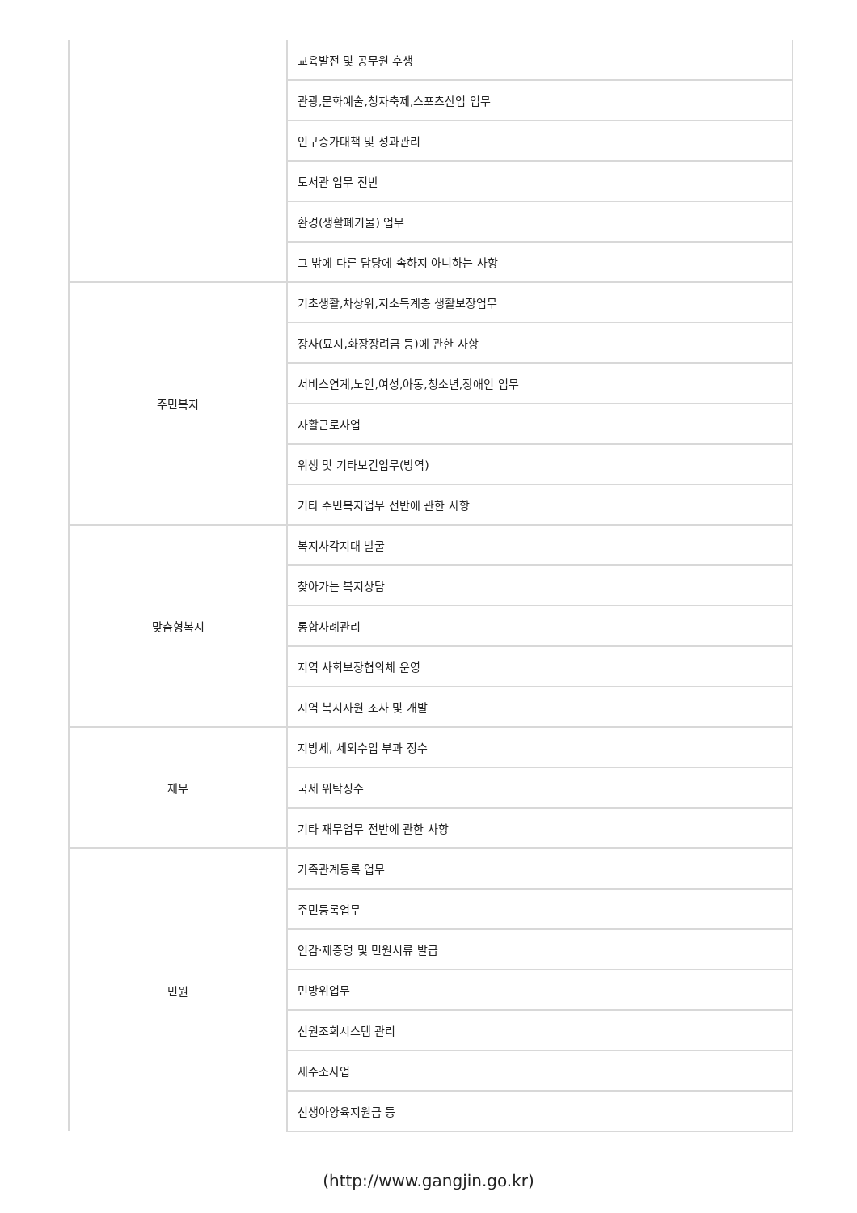| | 교육발전 및 공무원 후생 |
| | 관광,문화예술,청자축제,스포츠산업 업무 |
| | 인구증가대책 및 성과관리 |
| | 도서관 업무 전반 |
| | 환경(생활폐기물) 업무 |
| | 그 밖에 다른 담당에 속하지 아니하는 사항 |
| 주민복지 | 기초생활,차상위,저소득계층 생활보장업무 |
| | 장사(묘지,화장장려금 등)에 관한 사항 |
| | 서비스연계,노인,여성,아동,청소년,장애인 업무 |
| | 자활근로사업 |
| | 위생 및 기타보건업무(방역) |
| | 기타 주민복지업무 전반에 관한 사항 |
| 맞춤형복지 | 복지사각지대 발굴 |
| | 찾아가는 복지상담 |
| | 통합사례관리 |
| | 지역 사회보장협의체 운영 |
| | 지역 복지자원 조사 및 개발 |
| 재무 | 지방세, 세외수입 부과 징수 |
| | 국세 위탁징수 |
| | 기타 재무업무 전반에 관한 사항 |
| 민원 | 가족관계등록 업무 |
| | 주민등록업무 |
| | 인감·제증명 및 민원서류 발급 |
| | 민방위업무 |
| | 신원조회시스템 관리 |
| | 새주소사업 |
| | 신생아양육지원금 등 |
(http://www.gangjin.go.kr)